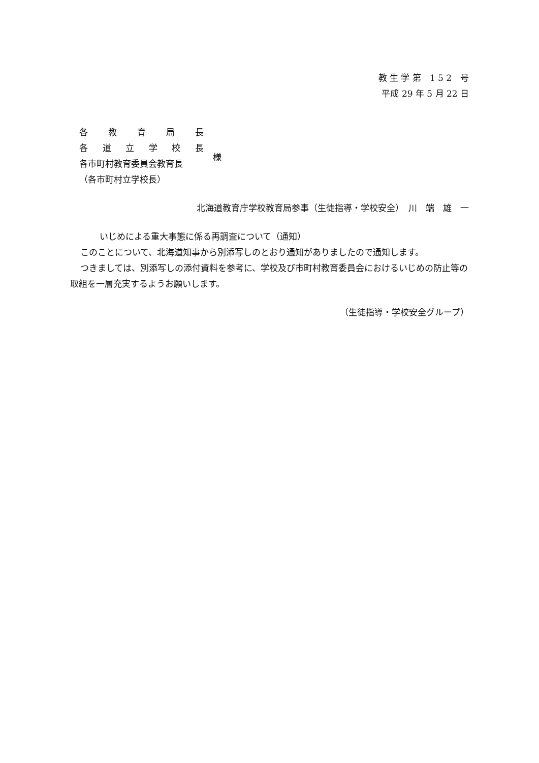教 生 学 第　1 5 2　号
平成 29 年 5 月 22 日
各教育局長
各道立学校長
各市町村教育委員会教育長
（各市町村立学校長）
様
北海道教育庁学校教育局参事（生徒指導・学校安全）　川　端　雄　一
いじめによる重大事態に係る再調査について（通知）
このことについて、北海道知事から別添写しのとおり通知がありましたので通知します。
つきましては、別添写しの添付資料を参考に、学校及び市町村教育委員会におけるいじめの防止等の取組を一層充実するようお願いします。
（生徒指導・学校安全グループ）